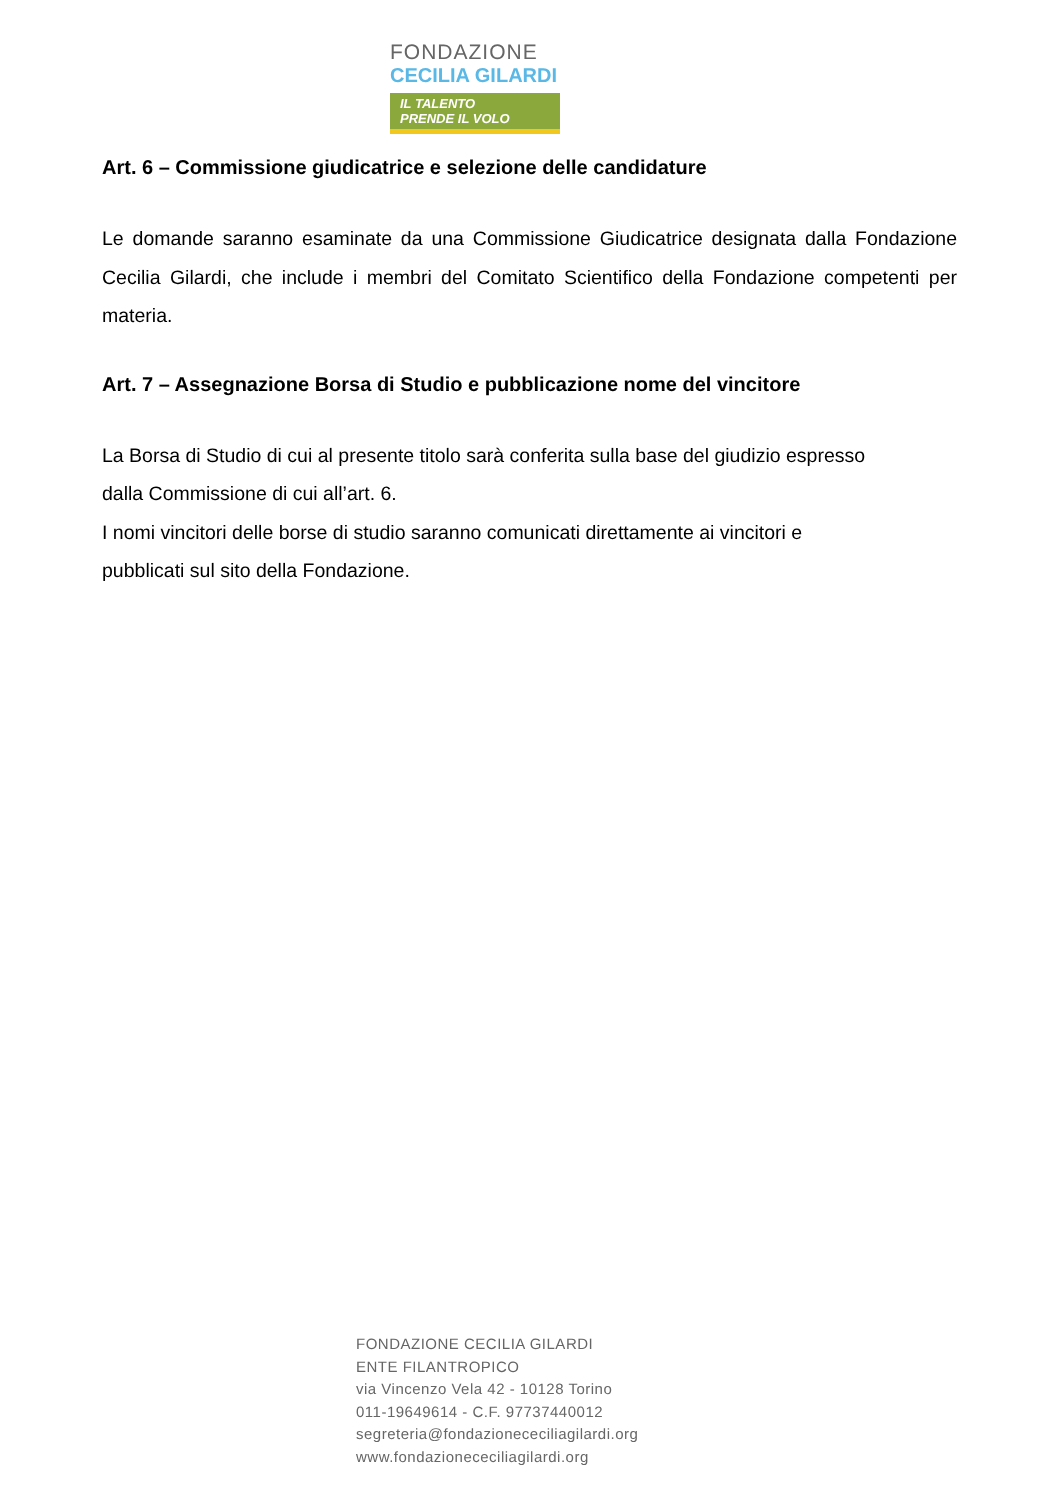FONDAZIONE
CECILIA GILARDI
IL TALENTO
PRENDE IL VOLO
Art. 6 – Commissione giudicatrice e selezione delle candidature
Le domande saranno esaminate da una Commissione Giudicatrice designata dalla Fondazione Cecilia Gilardi, che include i membri del Comitato Scientifico della Fondazione competenti per materia.
Art. 7 – Assegnazione Borsa di Studio e pubblicazione nome del vincitore
La Borsa di Studio di cui al presente titolo sarà conferita sulla base del giudizio espresso
dalla Commissione di cui all’art. 6.
I nomi vincitori delle borse di studio saranno comunicati direttamente ai vincitori e
pubblicati sul sito della Fondazione.
FONDAZIONE CECILIA GILARDI
ENTE FILANTROPICO
via Vincenzo Vela 42 - 10128 Torino
011-19649614 - C.F. 97737440012
segreteria@fondazionececiliagilardi.org
www.fondazionececiliagilardi.org